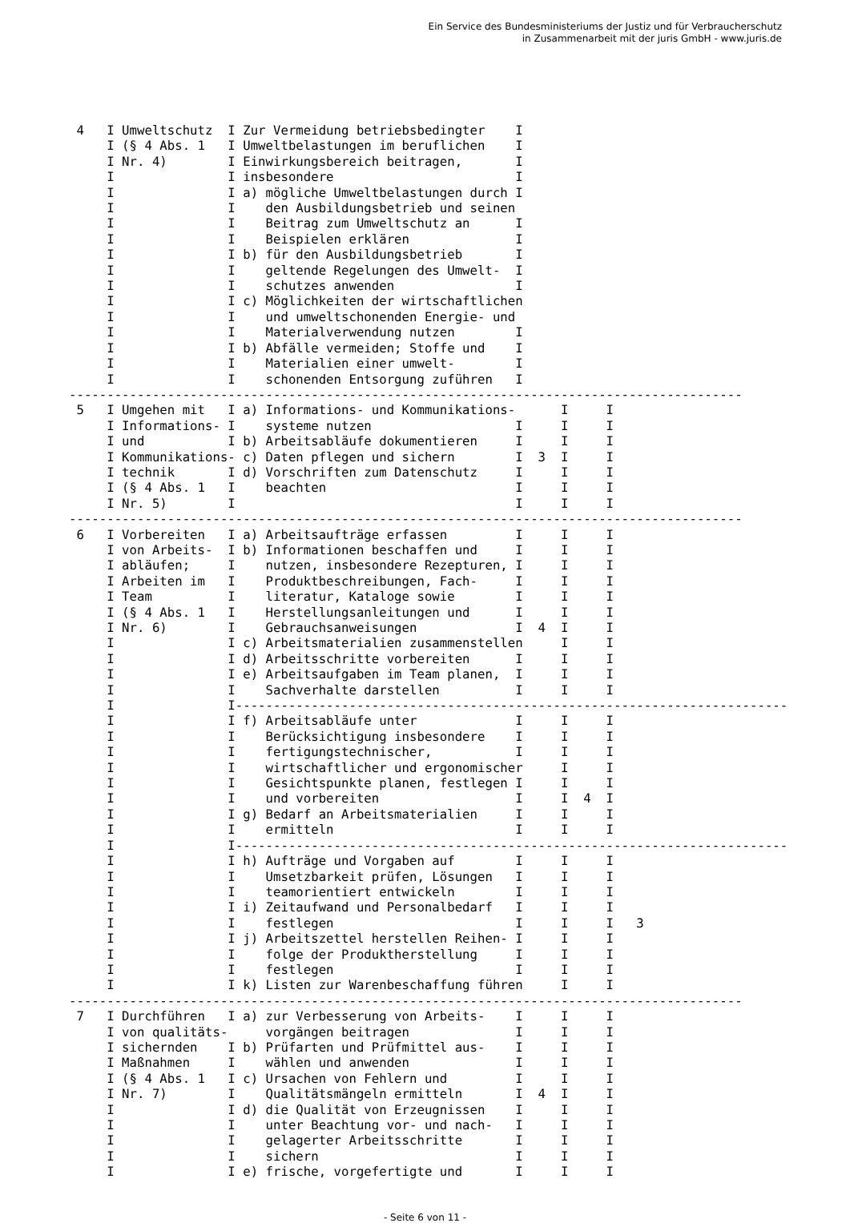Ein Service des Bundesministeriums der Justiz und für Verbraucherschutz
in Zusammenarbeit mit der juris GmbH - www.juris.de
 4   I Umweltschutz  I Zur Vermeidung betriebsbedingter    I
     I (§ 4 Abs. 1   I Umweltbelastungen im beruflichen    I
     I Nr. 4)        I Einwirkungsbereich beitragen,       I
     I               I insbesondere                        I
     I               I a) mögliche Umweltbelastungen durch I
     I               I    den Ausbildungsbetrieb und seinen
     I               I    Beitrag zum Umweltschutz an      I
     I               I    Beispielen erklären              I
     I               I b) für den Ausbildungsbetrieb       I
     I               I    geltende Regelungen des Umwelt-  I
     I               I    schutzes anwenden                I
     I               I c) Möglichkeiten der wirtschaftlichen
     I               I    und umweltschonenden Energie- und
     I               I    Materialverwendung nutzen        I
     I               I b) Abfälle vermeiden; Stoffe und    I
     I               I    Materialien einer umwelt-        I
     I               I    schonenden Entsorgung zuführen   I
-----------------------------------------------------------------------------------------
 5   I Umgehen mit   I a) Informations- und Kommunikations-      I     I
     I Informations- I    systeme nutzen                   I     I     I
     I und           I b) Arbeitsabläufe dokumentieren     I     I     I
     I Kommunikations- c) Daten pflegen und sichern        I  3  I     I
     I technik       I d) Vorschriften zum Datenschutz     I     I     I
     I (§ 4 Abs. 1   I    beachten                         I     I     I
     I Nr. 5)        I                                     I     I     I
-----------------------------------------------------------------------------------------
 6   I Vorbereiten   I a) Arbeitsaufträge erfassen         I     I     I
     I von Arbeits-  I b) Informationen beschaffen und     I     I     I
     I abläufen;     I    nutzen, insbesondere Rezepturen, I     I     I
     I Arbeiten im   I    Produktbeschreibungen, Fach-     I     I     I
     I Team          I    literatur, Kataloge sowie        I     I     I
     I (§ 4 Abs. 1   I    Herstellungsanleitungen und      I     I     I
     I Nr. 6)        I    Gebrauchsanweisungen             I  4  I     I
     I               I c) Arbeitsmaterialien zusammenstellen     I     I
     I               I d) Arbeitsschritte vorbereiten      I     I     I
     I               I e) Arbeitsaufgaben im Team planen,  I     I     I
     I               I    Sachverhalte darstellen          I     I     I
     I               I-------------------------------------------------------------------------
     I               I f) Arbeitsabläufe unter             I     I     I
     I               I    Berücksichtigung insbesondere    I     I     I
     I               I    fertigungstechnischer,           I     I     I
     I               I    wirtschaftlicher und ergonomischer     I     I
     I               I    Gesichtspunkte planen, festlegen I     I     I
     I               I    und vorbereiten                  I     I  4  I
     I               I g) Bedarf an Arbeitsmaterialien     I     I     I
     I               I    ermitteln                        I     I     I
     I               I-------------------------------------------------------------------------
     I               I h) Aufträge und Vorgaben auf        I     I     I
     I               I    Umsetzbarkeit prüfen, Lösungen   I     I     I
     I               I    teamorientiert entwickeln        I     I     I
     I               I i) Zeitaufwand und Personalbedarf   I     I     I
     I               I    festlegen                        I     I     I   3
     I               I j) Arbeitszettel herstellen Reihen- I     I     I
     I               I    folge der Produktherstellung     I     I     I
     I               I    festlegen                        I     I     I
     I               I k) Listen zur Warenbeschaffung führen     I     I
-----------------------------------------------------------------------------------------
 7   I Durchführen   I a) zur Verbesserung von Arbeits-    I     I     I
     I von qualitäts-     vorgängen beitragen              I     I     I
     I sichernden    I b) Prüfarten und Prüfmittel aus-    I     I     I
     I Maßnahmen     I    wählen und anwenden              I     I     I
     I (§ 4 Abs. 1   I c) Ursachen von Fehlern und         I     I     I
     I Nr. 7)        I    Qualitätsmängeln ermitteln       I  4  I     I
     I               I d) die Qualität von Erzeugnissen    I     I     I
     I               I    unter Beachtung vor- und nach-   I     I     I
     I               I    gelagerter Arbeitsschritte       I     I     I
     I               I    sichern                          I     I     I
     I               I e) frische, vorgefertigte und       I     I     I
- Seite 6 von 11 -